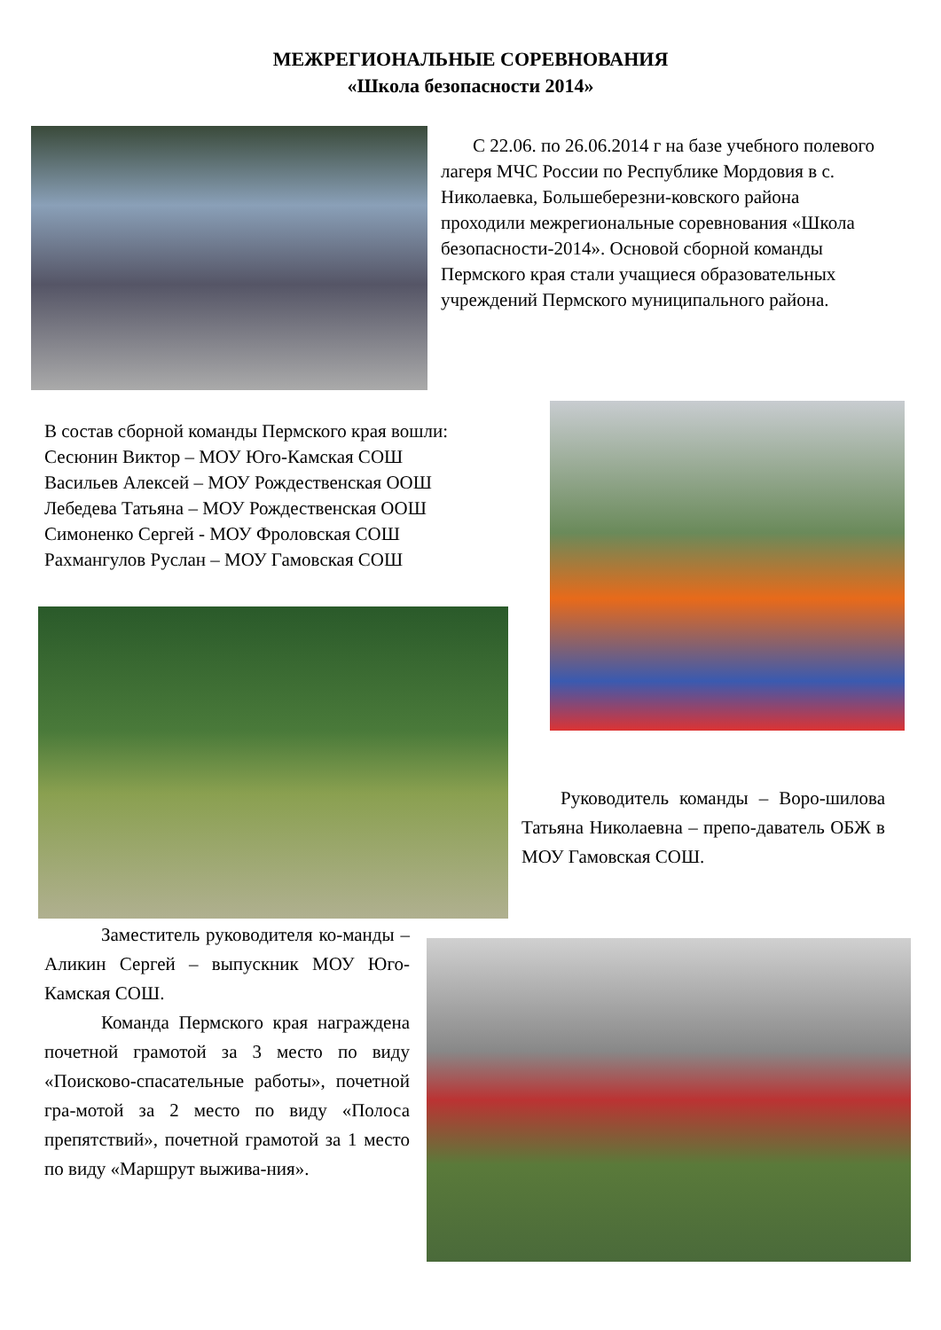МЕЖРЕГИОНАЛЬНЫЕ СОРЕВНОВАНИЯ
«Школа безопасности 2014»
С 22.06. по 26.06.2014 г на базе учебного полевого лагеря МЧС России по Республике Мордовия в с. Николаевка, Большеберезни-ковского района проходили межрегиональные соревнования «Школа безопасности-2014». Основой сборной команды Пермского края стали учащиеся образовательных учреждений Пермского муниципального района.
В состав сборной команды Пермского края вошли:
Сесюнин Виктор – МОУ Юго-Камская СОШ
Васильев Алексей – МОУ Рождественская ООШ
Лебедева Татьяна – МОУ Рождественская ООШ
Симоненко Сергей - МОУ Фроловская СОШ
Рахмангулов Руслан – МОУ Гамовская СОШ
Руководитель команды – Воро-шилова Татьяна Николаевна – препо-даватель ОБЖ в МОУ Гамовская СОШ.
Заместитель руководителя ко-манды – Аликин Сергей – выпускник МОУ Юго-Камская СОШ.
Команда Пермского края награждена почетной грамотой за 3 место по виду «Поисково-спасательные работы», почетной гра-мотой за 2 место по виду «Полоса препятствий», почетной грамотой за 1 место по виду «Маршрут выжива-ния».